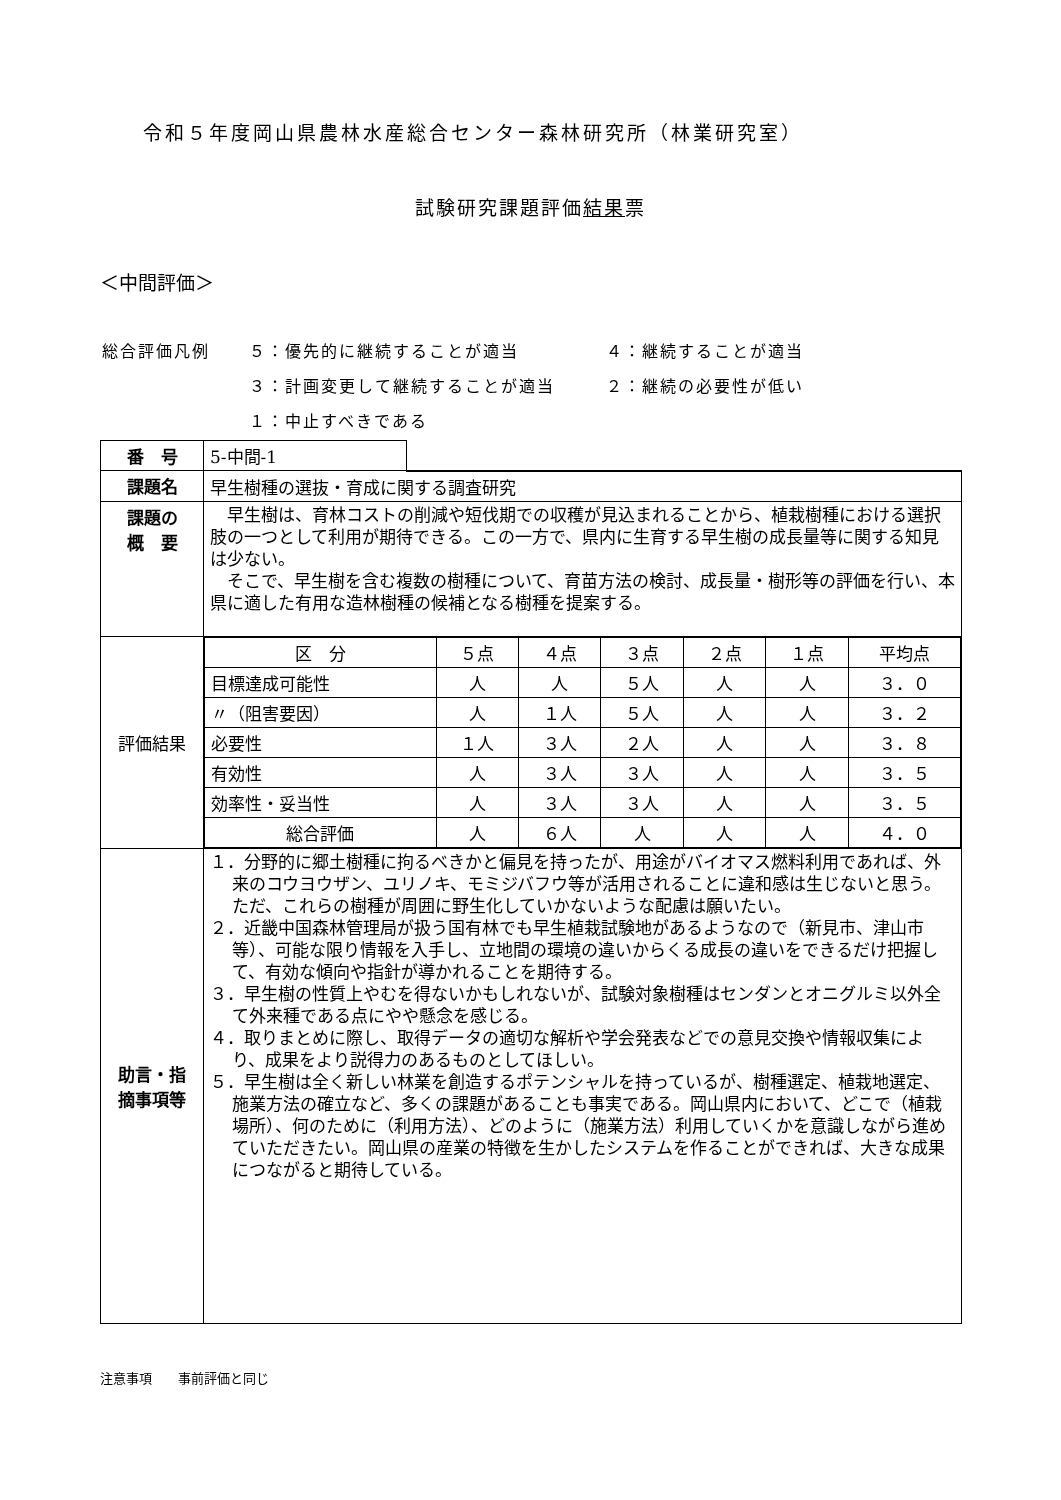令和５年度岡山県農林水産総合センター森林研究所（林業研究室）
試験研究課題評価結果票
＜中間評価＞
| 総合評価凡例 | ５：優先的に継続することが適当 | ４：継続することが適当 |
| | ３：計画変更して継続することが適当 | ２：継続の必要性が低い |
| | １：中止すべきである | |
| 番 号 | 5-中間-1 | |
| 課題名 | 早生樹種の選抜・育成に関する調査研究 | |
| 課題の 概 要 | 早生樹は、育林コストの削減や短伐期での収穫が見込まれることから、植栽樹種における選択肢の一つとして利用が期待できる。この一方で、県内に生育する早生樹の成長量等に関する知見は少ない。 そこで、早生樹を含む複数の樹種について、育苗方法の検討、成長量・樹形等の評価を行い、本県に適した有用な造林樹種の候補となる樹種を提案する。 | |
| 評価結果 | / 区 分 / ５点 / ４点 / ３点 / ２点 / １点 / 平均点 / / 目標達成可能性 / 人 / 人 / ５人 / 人 / 人 / ３．０ / / 〃（阻害要因） / 人 / １人 / ５人 / 人 / 人 / ３．２ / / 必要性 / １人 / ３人 / ２人 / 人 / 人 / ３．８ / / 有効性 / 人 / ３人 / ３人 / 人 / 人 / ３．５ / / 効率性・妥当性 / 人 / ３人 / ３人 / 人 / 人 / ３．５ / / 総合評価 / 人 / ６人 / 人 / 人 / 人 / ４．０ / | |
| 助言・指 摘事項等 | １．分野的に郷土樹種に拘るべきかと偏見を持ったが、用途がバイオマス燃料利用であれば、外来のコウヨウザン、ユリノキ、モミジバフウ等が活用されることに違和感は生じないと思う。ただ、これらの樹種が周囲に野生化していかないような配慮は願いたい。 ２．近畿中国森林管理局が扱う国有林でも早生植栽試験地があるようなので（新見市、津山市等）、可能な限り情報を入手し、立地間の環境の違いからくる成長の違いをできるだけ把握して、有効な傾向や指針が導かれることを期待する。 ３．早生樹の性質上やむを得ないかもしれないが、試験対象樹種はセンダンとオニグルミ以外全て外来種である点にやや懸念を感じる。 ４．取りまとめに際し、取得データの適切な解析や学会発表などでの意見交換や情報収集により、成果をより説得力のあるものとしてほしい。 ５．早生樹は全く新しい林業を創造するポテンシャルを持っているが、樹種選定、植栽地選定、施業方法の確立など、多くの課題があることも事実である。岡山県内において、どこで（植栽場所）、何のために（利用方法）、どのように（施業方法）利用していくかを意識しながら進めていただきたい。岡山県の産業の特徴を生かしたシステムを作ることができれば、大きな成果につながると期待している。 | |
注意事項　　事前評価と同じ